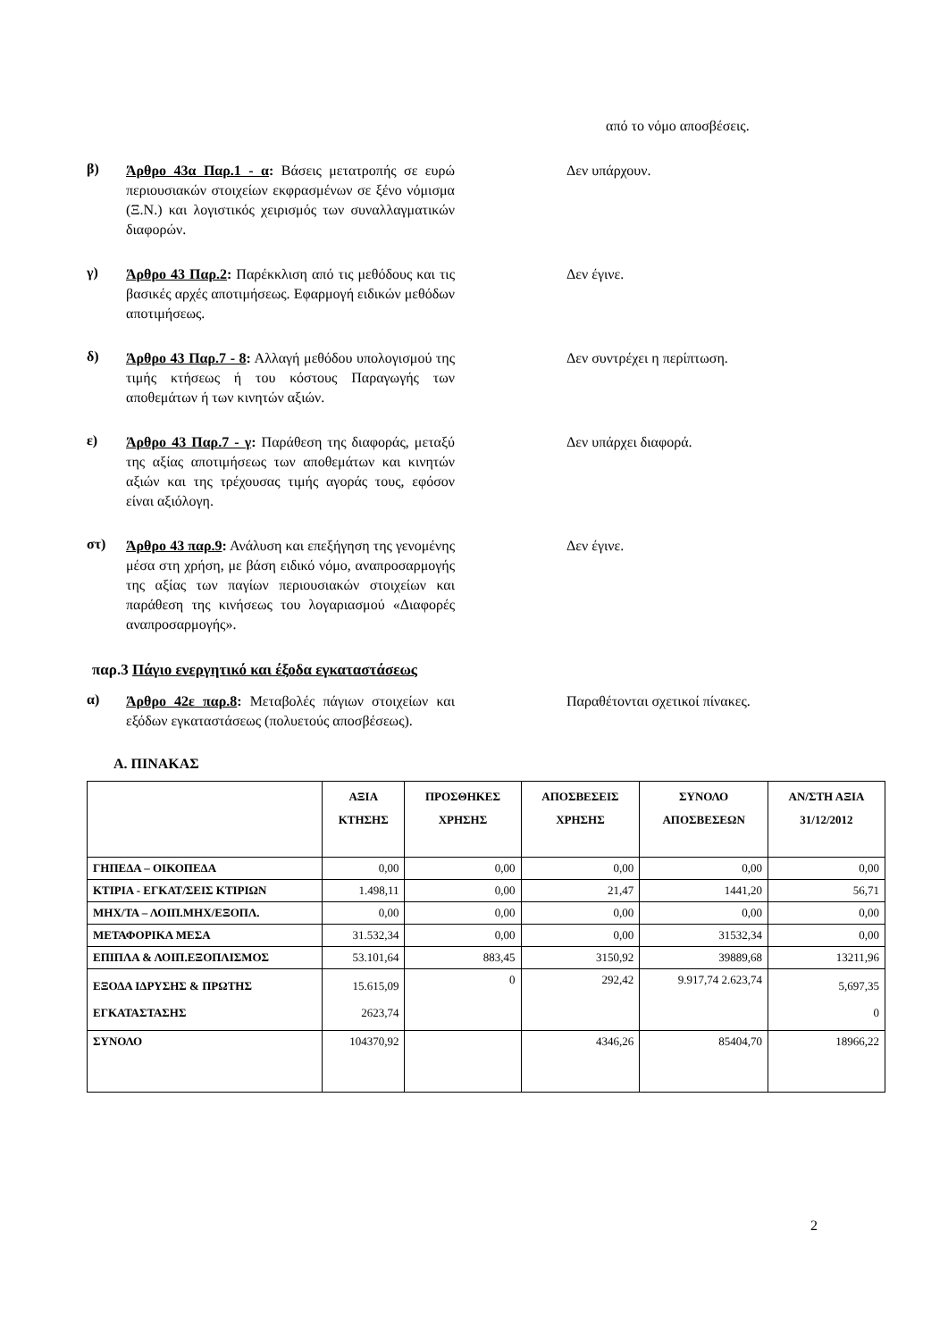από το νόμο αποσβέσεις.
β)
Άρθρο 43α Παρ.1 - α: Βάσεις μετατροπής σε ευρώ περιουσιακών στοιχείων εκφρασμένων σε ξένο νόμισμα (Ξ.Ν.) και λογιστικός χειρισμός των συναλλαγματικών διαφορών.
Δεν υπάρχουν.
γ)
Άρθρο 43 Παρ.2: Παρέκκλιση από τις μεθόδους και τις βασικές αρχές αποτιμήσεως. Εφαρμογή ειδικών μεθόδων αποτιμήσεως.
Δεν έγινε.
δ)
Άρθρο 43 Παρ.7 - 8: Αλλαγή μεθόδου υπολογισμού της τιμής κτήσεως ή του κόστους Παραγωγής των αποθεμάτων ή των κινητών αξιών.
Δεν συντρέχει η περίπτωση.
ε)
Άρθρο 43 Παρ.7 - γ: Παράθεση της διαφοράς, μεταξύ της αξίας αποτιμήσεως των αποθεμάτων και κινητών αξιών και της τρέχουσας τιμής αγοράς τους, εφόσον είναι αξιόλογη.
Δεν υπάρχει διαφορά.
στ)
Άρθρο 43 παρ.9: Ανάλυση και επεξήγηση της γενομένης μέσα στη χρήση, με βάση ειδικό νόμο, αναπροσαρμογής της αξίας των παγίων περιουσιακών στοιχείων και παράθεση της κινήσεως του λογαριασμού «Διαφορές αναπροσαρμογής».
Δεν έγινε.
παρ.3 Πάγιο ενεργητικό και έξοδα εγκαταστάσεως
α)
Άρθρο 42ε παρ.8: Μεταβολές πάγιων στοιχείων και εξόδων εγκαταστάσεως (πολυετούς αποσβέσεως).
Παραθέτονται σχετικοί πίνακες.
Α. ΠΙΝΑΚΑΣ
| | ΑΞΙΑ ΚΤΗΣΗΣ | ΠΡΟΣΘΗΚΕΣ ΧΡΗΣΗΣ | ΑΠΟΣΒΕΣΕΙΣ ΧΡΗΣΗΣ | ΣΥΝΟΛΟ ΑΠΟΣΒΕΣΕΩΝ | ΑΝ/ΣΤΗ ΑΞΙΑ 31/12/2012 |
| --- | --- | --- | --- | --- | --- |
| ΓΗΠΕΔΑ – ΟΙΚΟΠΕΔΑ | 0,00 | 0,00 | 0,00 | 0,00 | 0,00 |
| ΚΤΙΡΙΑ - ΕΓΚΑΤ/ΣΕΙΣ ΚΤΙΡΙΩΝ | 1.498,11 | 0,00 | 21,47 | 1441,20 | 56,71 |
| ΜΗΧ/ΤΑ – ΛΟΙΠ.ΜΗΧ/ΕΞΟΠΛ. | 0,00 | 0,00 | 0,00 | 0,00 | 0,00 |
| ΜΕΤΑΦΟΡΙΚΑ ΜΕΣΑ | 31.532,34 | 0,00 | 0,00 | 31532,34 | 0,00 |
| ΕΠΙΠΛΑ & ΛΟΙΠ.ΕΞΟΠΛΙΣΜΟΣ | 53.101,64 | 883,45 | 3150,92 | 39889,68 | 13211,96 |
| ΕΞΟΔΑ ΙΔΡΥΣΗΣ & ΠΡΩΤΗΣ ΕΓΚΑΤΑΣΤΑΣΗΣ | 15.615,09 2623,74 | 0 | 292,42 | 9.917,74 2.623,74 | 5,697,35 0 |
| ΣΥΝΟΛΟ | 104370,92 | | 4346,26 | 85404,70 | 18966,22 |
2